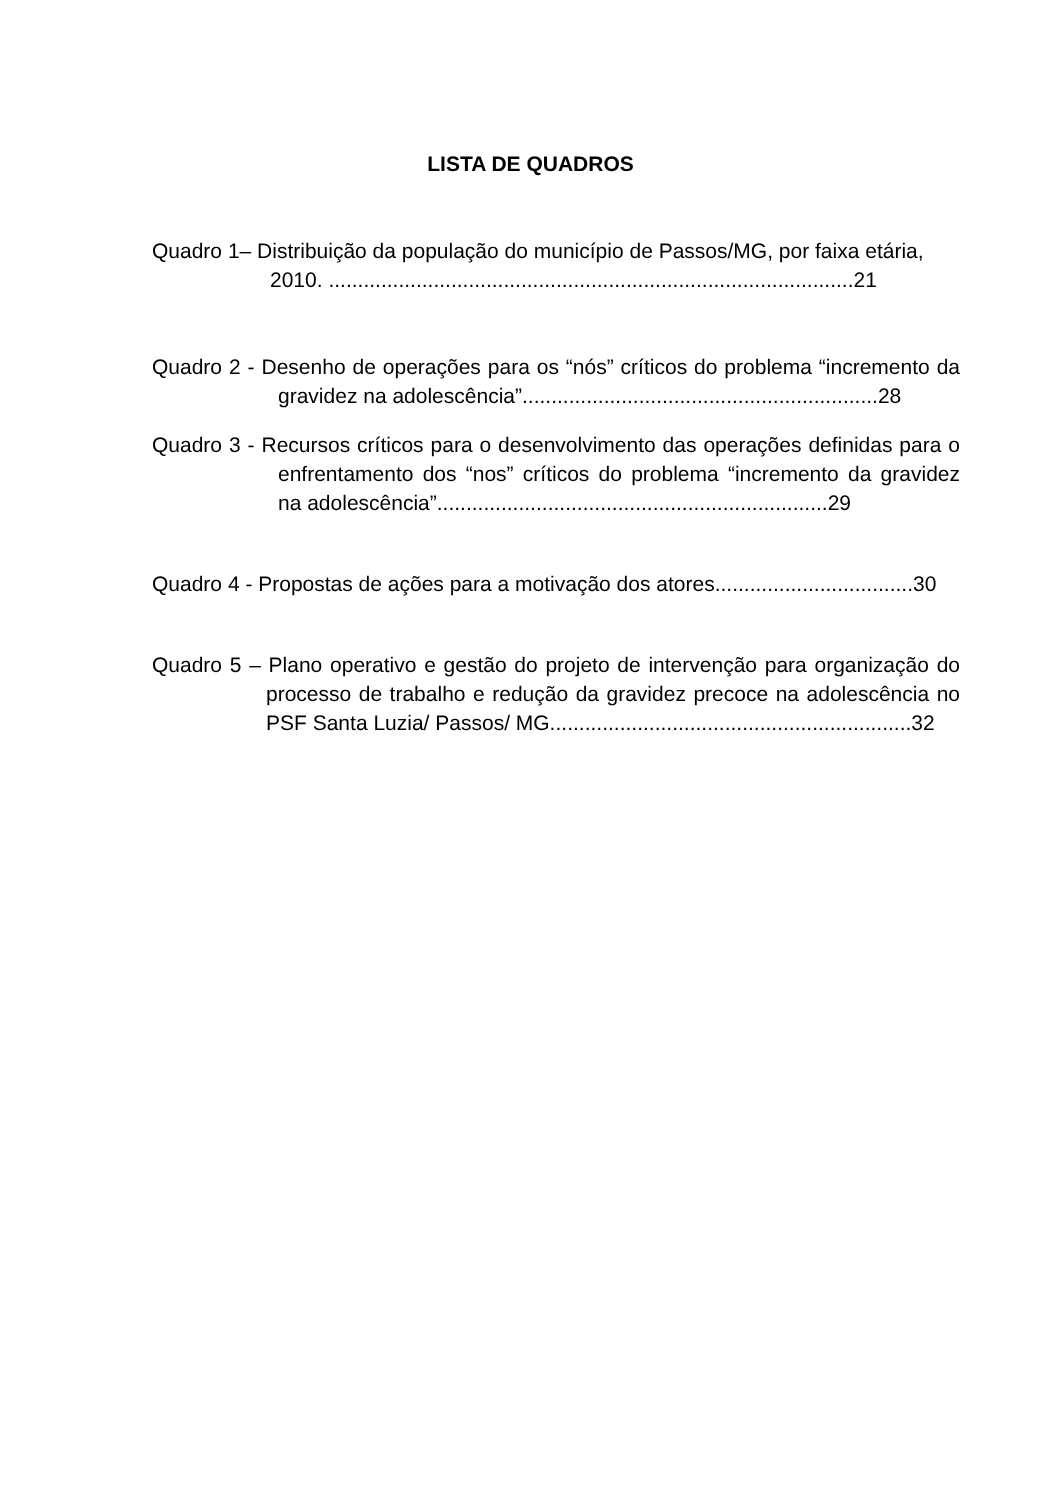LISTA DE QUADROS
Quadro 1– Distribuição da população do município de Passos/MG, por faixa etária, 2010. ..........................................................................................21
Quadro 2 - Desenho de operações para os “nós” críticos do problema “incremento da gravidez na adolescência”.............................................................28
Quadro 3 - Recursos críticos para o desenvolvimento das operações definidas para o enfrentamento dos “nos” críticos do problema “incremento da gravidez na adolescência”...................................................................29
Quadro 4 - Propostas de ações para a motivação dos atores..................................30
Quadro 5 – Plano operativo e gestão do projeto de intervenção para organização do processo de trabalho e redução da gravidez precoce na adolescência no PSF Santa Luzia/ Passos/ MG..............................................................32